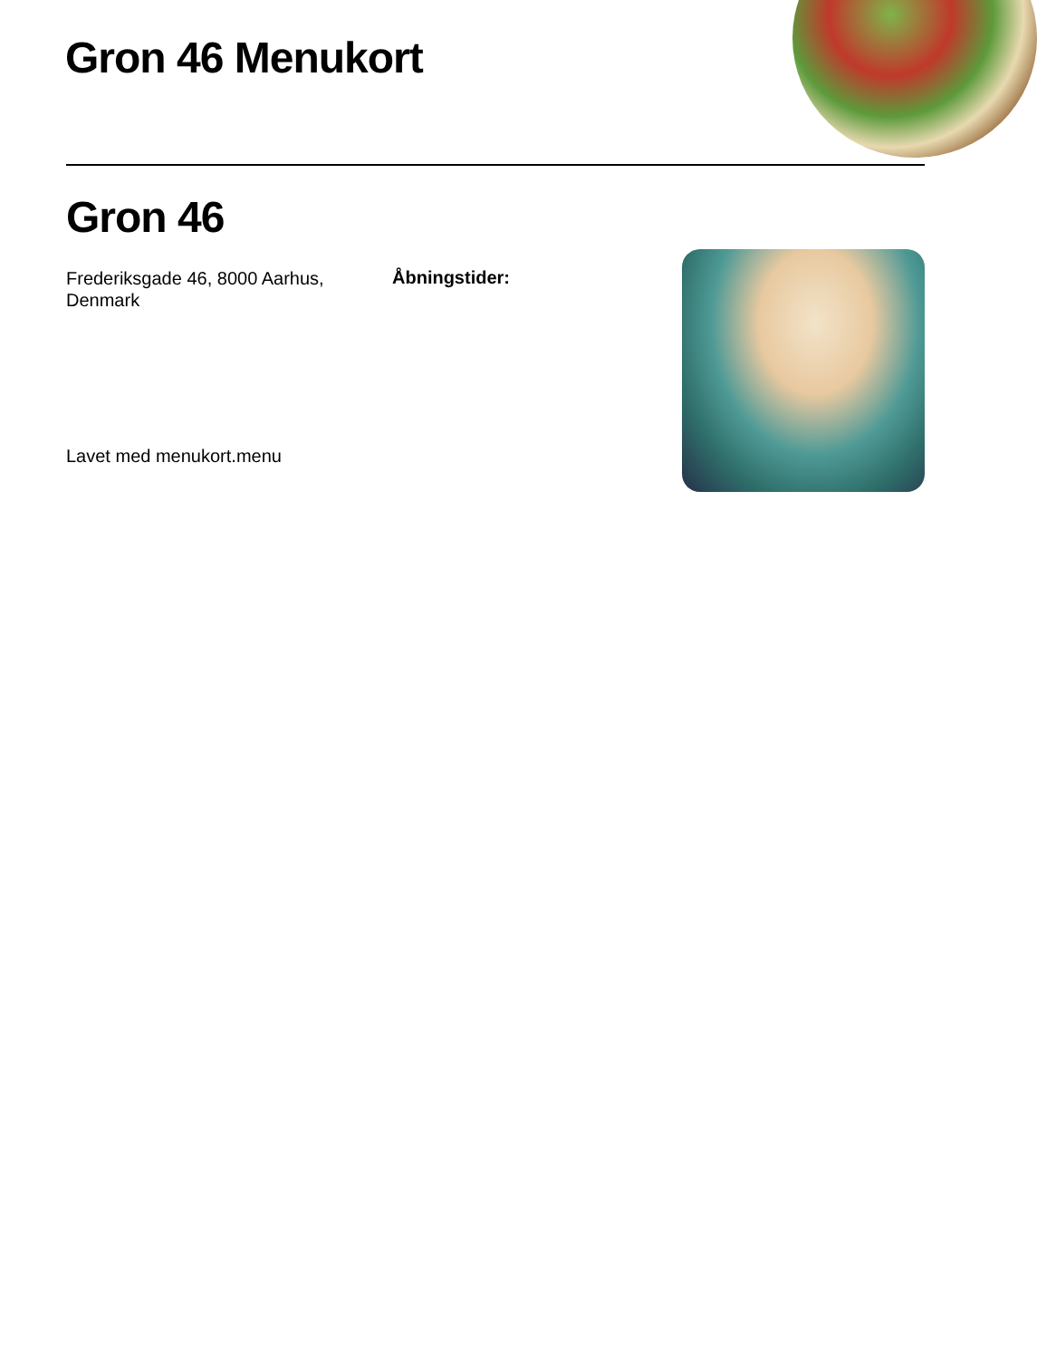Gron 46 Menukort
Gron 46
Frederiksgade 46, 8000 Aarhus, Denmark
Åbningstider:
Lavet med menukort.menu